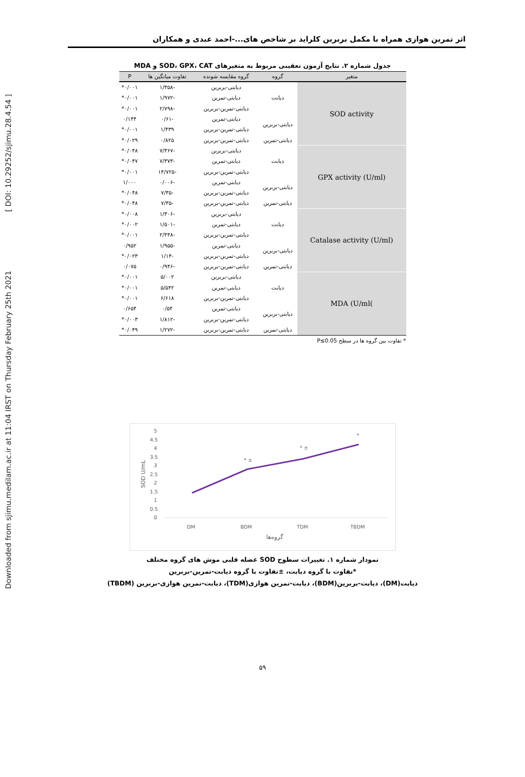Downloaded from sjimu.medilam.ac.ir at 11:04 IRST on Thursday February 25th 2021 [ DOI: 10.29252/sjimu.28.4.54 ]
اثر تمرین هوازی همراه با مکمل بربرین کلراید بر شاخص های...-احمد عبدی و همکاران
جدول شماره ۲. نتایج آزمون تعقیبی مربوط به متغیرهای SOD، GPX، CAT و MDA
| متغیر | گروه | گروه مقایسه شونده | تفاوت میانگین ها | P |
| --- | --- | --- | --- | --- |
| SOD activity | دیابت | دیابتی-بربرین | -۱/۳۵۸ | ۰/۰۰۱* |
| | | دیابتی-تمرین | -۱/۹۷۲ | ۰/۰۰۱* |
| | | دیابتی-تمرین-بربرین | -۲/۷۹۸ | ۰/۰۰۱* |
| | دیابتی-بربرین | دیابتی-تمرین | -۰/۶۱ | ۰/۱۴۴ |
| | | دیابتی-تمرین-بربرین | ۱/۴۳۹ | ۰/۰۰۱* |
| | دیابتی-تمرین | دیابتی-تمرین-بربرین | ۰/۸۲۵ | ۰/۰۲۹* |
| GPX activity (U/ml) | دیابت | دیابتی-بربرین | -۷/۳۶۷ | ۰/۰۴۸* |
| | | دیابتی-تمرین | -۷/۳۷۳ | ۰/۰۴۷* |
| | | دیابتی-تمرین-بربرین | -۱۴/۷۲۵ | ۰/۰۰۱* |
| | دیابتی-بربرین | دیابتی-تمرین | -۰/۰۰۶ | ۱/۰۰۰ |
| | | دیابتی-تمرین-بربرین | -۷/۳۵ | ۰/۰۴۸* |
| | دیابتی-تمرین | دیابتی-تمرین-بربرین | -۷/۳۵ | ۰/۰۴۸* |
| Catalase activity (U/ml) | دیابت | دیابتی-بربرین | -۱/۳۰۶ | ۰/۰۰۸* |
| | | دیابتی-تمرین | -۱/۵۰۱ | ۰/۰۰۲* |
| | | دیابتی-تمرین-بربرین | -۲/۴۴۸ | ۰/۰۰۱* |
| | دیابتی-بربرین | دیابتی-تمرین | -۱/۹۵۵ | ۰/۹۵۲ |
| | | دیابتی-تمرین-بربرین | -۱/۱۴ | ۰/۰۲۳* |
| | دیابتی-تمرین | دیابتی-تمرین-بربرین | -۰/۹۴۶ | ۰/۰۷۵ |
| )MDA (U/ml | دیابت | دیابتی-بربرین | ۵/۰۰۲ | ۰/۰۰۱* |
| | | دیابتی-تمرین | ۵/۵۴۲ | ۰/۰۰۱* |
| | | دیابتی-تمرین-بربرین | ۶/۶۱۸ | ۰/۰۰۱* |
| | دیابتی-بربرین | دیابتی-تمرین | ۰/۵۴ | ۰/۶۵۴ |
| | | دیابتی-تمرین-بربرین | -۱/۸۱۲ | ۰/۰۰۳* |
| | دیابتی-تمرین | دیابتی-تمرین-بربرین | -۱/۲۷۲ | ۰/۰۴۹* |
* تفاوت بین گروه ها در سطح P≤0.05
5
4.5
4
3.5
3
2.5
2
1.5
1
0.5
0
SOD U/mL
DM
BDM
TDM
TBDM
* ±
* ±
*
گروه‌ها
نمودار شماره ۱. تغییرات سطوح SOD عضله قلبی موش های گروه مختلف
*تفاوت با گروه دیابت، ±تفاوت با گروه دیابت-تمرین-بربرین
دیابت(DM)، دیابت-بربرین(BDM)، دیابت-تمرین هوازی(TDM)، دیابت-تمرین هوازی-بربرین (TBDM)
۵۹